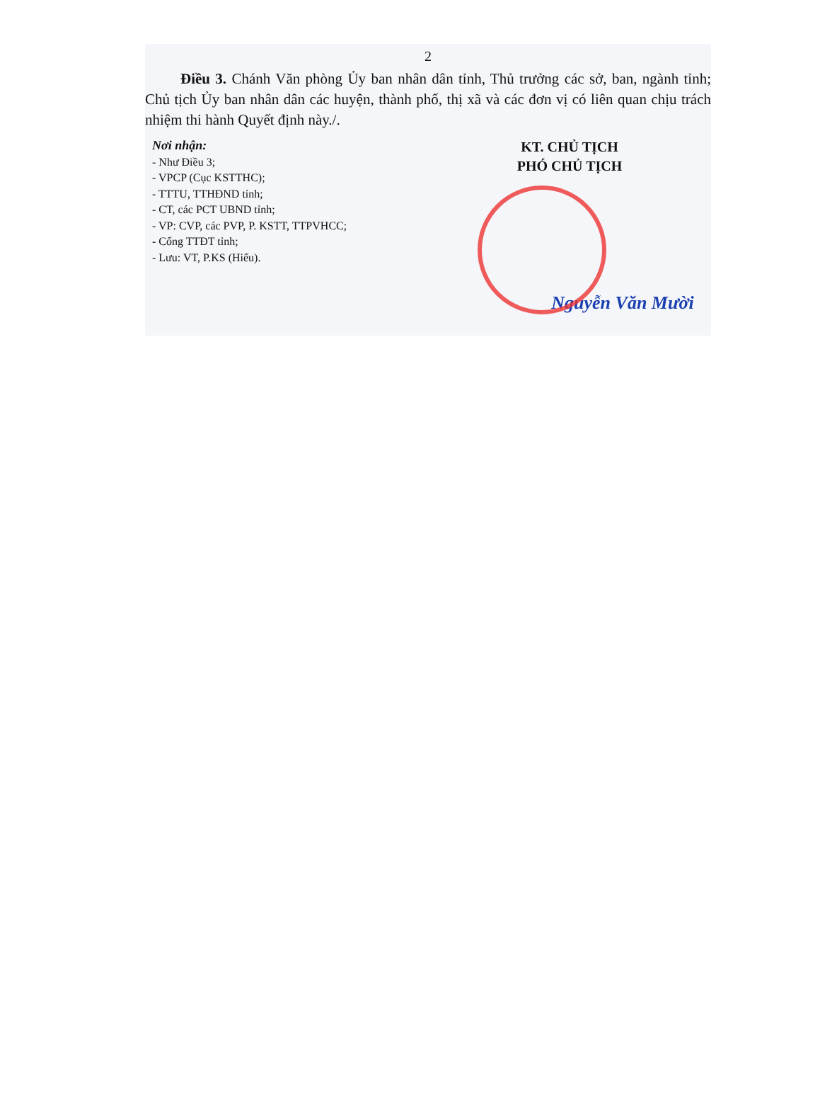2
Điều 3. Chánh Văn phòng Ủy ban nhân dân tỉnh, Thủ trưởng các sở, ban, ngành tỉnh; Chủ tịch Ủy ban nhân dân các huyện, thành phố, thị xã và các đơn vị có liên quan chịu trách nhiệm thi hành Quyết định này./.
Nơi nhận:
- Như Điều 3;
- VPCP (Cục KSTTHC);
- TTTU, TTHĐND tỉnh;
- CT, các PCT UBND tỉnh;
- VP: CVP, các PVP, P. KSTT, TTPVHCC;
- Cổng TTĐT tỉnh;
- Lưu: VT, P.KS (Hiếu).
KT. CHỦ TỊCH
PHÓ CHỦ TỊCH
Nguyễn Văn Mười